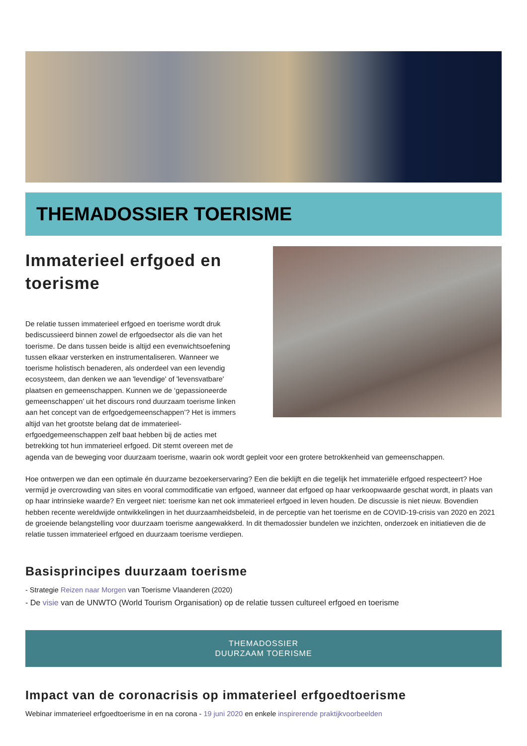THEMADOSSIER TOERISME
Immaterieel erfgoed en toerisme
De relatie tussen immaterieel erfgoed en toerisme wordt druk bediscussieerd binnen zowel de erfgoedsector als die van het toerisme. De dans tussen beide is altijd een evenwichtsoefening tussen elkaar versterken en instrumentaliseren. Wanneer we toerisme holistisch benaderen, als onderdeel van een levendig ecosysteem, dan denken we aan 'levendige' of 'levensvatbare' plaatsen en gemeenschappen. Kunnen we de ‘gepassioneerde gemeenschappen’ uit het discours rond duurzaam toerisme linken aan het concept van de erfgoedgemeenschappen’? Het is immers altijd van het grootste belang dat de immaterieel-erfgoedgemeenschappen zelf baat hebben bij de acties met betrekking tot hun immaterieel erfgoed. Dit stemt overeen met de
agenda van de beweging voor duurzaam toerisme, waarin ook wordt gepleit voor een grotere betrokkenheid van gemeenschappen.
Hoe ontwerpen we dan een optimale én duurzame bezoekerservaring? Een die beklijft en die tegelijk het immateriële erfgoed respecteert? Hoe vermijd je overcrowding van sites en vooral commodificatie van erfgoed, wanneer dat erfgoed op haar verkoopwaarde geschat wordt, in plaats van op haar intrinsieke waarde? En vergeet niet: toerisme kan net ook immaterieel erfgoed in leven houden. De discussie is niet nieuw. Bovendien hebben recente wereldwijde ontwikkelingen in het duurzaamheidsbeleid, in de perceptie van het toerisme en de COVID-19-crisis van 2020 en 2021 de groeiende belangstelling voor duurzaam toerisme aangewakkerd. In dit themadossier bundelen we inzichten, onderzoek en initiatieven die de relatie tussen immaterieel erfgoed en duurzaam toerisme verdiepen.
Basisprincipes duurzaam toerisme
- Strategie Reizen naar Morgen van Toerisme Vlaanderen (2020)
- De visie van de UNWTO (World Tourism Organisation) op de relatie tussen cultureel erfgoed en toerisme
THEMADOSSIER
DUURZAAM TOERISME
Impact van de coronacrisis op immaterieel erfgoedtoerisme
Webinar immaterieel erfgoedtoerisme in en na corona - 19 juni 2020 en enkele inspirerende praktijkvoorbeelden